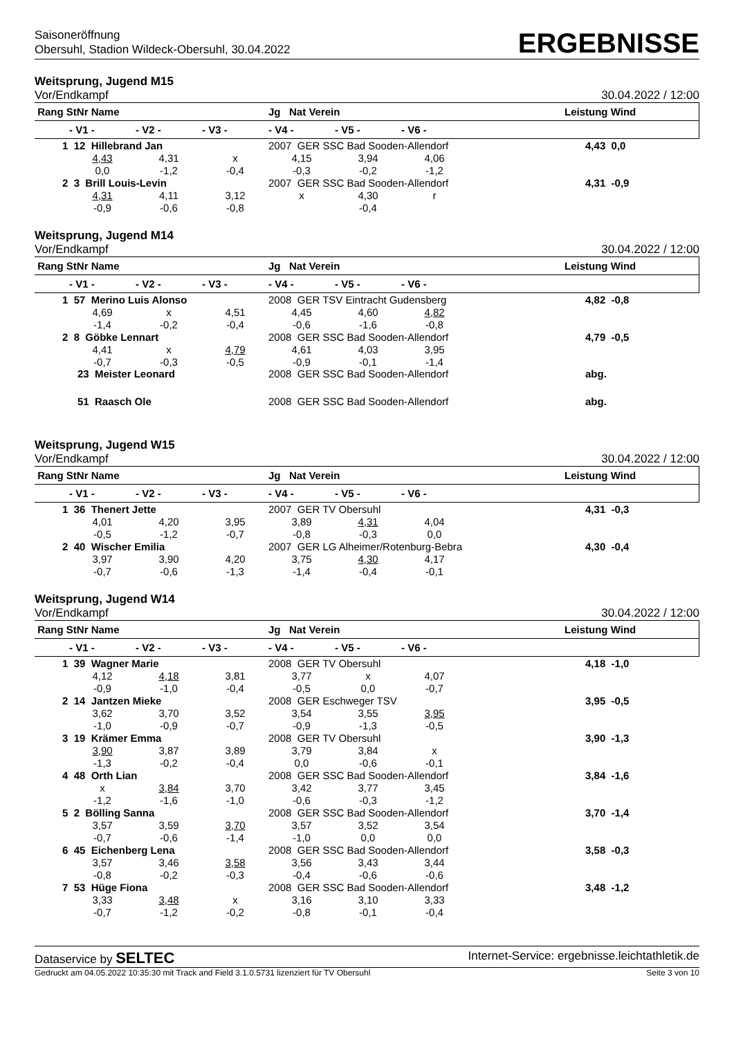Saisoneröffnung
Obersuhl, Stadion Wildeck-Obersuhl, 30.04.2022
ERGEBNISSE
Weitsprung, Jugend M15
Vor/Endkampf 30.04.2022 / 12:00
| Rang StNr Name | | | | Jg Nat Verein | | | | Leistung Wind | |
| --- | --- | --- | --- | --- | --- | --- | --- | --- | --- |
| | - V1 - | - V2 - | - V3 - | - V4 - | - V5 - | - V6 - | | | |
| 1 12 Hillebrand Jan | | | | 2007 GER SSC Bad Sooden-Allendorf | | | | 4,43 0,0 | |
| | 4,43 | 4,31 | x | 4,15 | 3,94 | 4,06 | | | |
| | 0,0 | -1,2 | -0,4 | -0,3 | -0,2 | -1,2 | | | |
| 2 3 Brill Louis-Levin | | | | 2007 GER SSC Bad Sooden-Allendorf | | | | 4,31 -0,9 | |
| | 4,31 | 4,11 | 3,12 | x | 4,30 | r | | | |
| | -0,9 | -0,6 | -0,8 | | -0,4 | | | | |
Weitsprung, Jugend M14
Vor/Endkampf 30.04.2022 / 12:00
| Rang StNr Name | | | | Jg Nat Verein | | | | Leistung Wind | |
| --- | --- | --- | --- | --- | --- | --- | --- | --- | --- |
| | - V1 - | - V2 - | - V3 - | - V4 - | - V5 - | - V6 - | | | |
| 1 57 Merino Luis Alonso | | | | 2008 GER TSV Eintracht Gudensberg | | | | 4,82 -0,8 | |
| | 4,69 | x | 4,51 | 4,45 | 4,60 | 4,82 | | | |
| | -1,4 | -0,2 | -0,4 | -0,6 | -1,6 | -0,8 | | | |
| 2 8 Göbke Lennart | | | | 2008 GER SSC Bad Sooden-Allendorf | | | | 4,79 -0,5 | |
| | 4,41 | x | 4,79 | 4,61 | 4,03 | 3,95 | | | |
| | -0,7 | -0,3 | -0,5 | -0,9 | -0,1 | -1,4 | | | |
| 23 Meister Leonard | | | | 2008 GER SSC Bad Sooden-Allendorf | | | | abg. | |
| 51 Raasch Ole | | | | 2008 GER SSC Bad Sooden-Allendorf | | | | abg. | |
Weitsprung, Jugend W15
Vor/Endkampf 30.04.2022 / 12:00
| Rang StNr Name | | | | Jg Nat Verein | | | | Leistung Wind | |
| --- | --- | --- | --- | --- | --- | --- | --- | --- | --- |
| | - V1 - | - V2 - | - V3 - | - V4 - | - V5 - | - V6 - | | | |
| 1 36 Thenert Jette | | | | 2007 GER TV Obersuhl | | | | 4,31 -0,3 | |
| | 4,01 | 4,20 | 3,95 | 3,89 | 4,31 | 4,04 | | | |
| | -0,5 | -1,2 | -0,7 | -0,8 | -0,3 | 0,0 | | | |
| 2 40 Wischer Emilia | | | | 2007 GER LG Alheimer/Rotenburg-Bebra | | | | 4,30 -0,4 | |
| | 3,97 | 3,90 | 4,20 | 3,75 | 4,30 | 4,17 | | | |
| | -0,7 | -0,6 | -1,3 | -1,4 | -0,4 | -0,1 | | | |
Weitsprung, Jugend W14
Vor/Endkampf 30.04.2022 / 12:00
| Rang StNr Name | | | | Jg Nat Verein | | | | Leistung Wind | |
| --- | --- | --- | --- | --- | --- | --- | --- | --- | --- |
| | - V1 - | - V2 - | - V3 - | - V4 - | - V5 - | - V6 - | | | |
| 1 39 Wagner Marie | | | | 2008 GER TV Obersuhl | | | | 4,18 -1,0 | |
| | 4,12 | 4,18 | 3,81 | 3,77 | x | 4,07 | | | |
| | -0,9 | -1,0 | -0,4 | -0,5 | 0,0 | -0,7 | | | |
| 2 14 Jantzen Mieke | | | | 2008 GER Eschweger TSV | | | | 3,95 -0,5 | |
| | 3,62 | 3,70 | 3,52 | 3,54 | 3,55 | 3,95 | | | |
| | -1,0 | -0,9 | -0,7 | -0,9 | -1,3 | -0,5 | | | |
| 3 19 Krämer Emma | | | | 2008 GER TV Obersuhl | | | | 3,90 -1,3 | |
| | 3,90 | 3,87 | 3,89 | 3,79 | 3,84 | x | | | |
| | -1,3 | -0,2 | -0,4 | 0,0 | -0,6 | -0,1 | | | |
| 4 48 Orth Lian | | | | 2008 GER SSC Bad Sooden-Allendorf | | | | 3,84 -1,6 | |
| | x | 3,84 | 3,70 | 3,42 | 3,77 | 3,45 | | | |
| | -1,2 | -1,6 | -1,0 | -0,6 | -0,3 | -1,2 | | | |
| 5 2 Bölling Sanna | | | | 2008 GER SSC Bad Sooden-Allendorf | | | | 3,70 -1,4 | |
| | 3,57 | 3,59 | 3,70 | 3,57 | 3,52 | 3,54 | | | |
| | -0,7 | -0,6 | -1,4 | -1,0 | 0,0 | 0,0 | | | |
| 6 45 Eichenberg Lena | | | | 2008 GER SSC Bad Sooden-Allendorf | | | | 3,58 -0,3 | |
| | 3,57 | 3,46 | 3,58 | 3,56 | 3,43 | 3,44 | | | |
| | -0,8 | -0,2 | -0,3 | -0,4 | -0,6 | -0,6 | | | |
| 7 53 Hüge Fiona | | | | 2008 GER SSC Bad Sooden-Allendorf | | | | 3,48 -1,2 | |
| | 3,33 | 3,48 | x | 3,16 | 3,10 | 3,33 | | | |
| | -0,7 | -1,2 | -0,2 | -0,8 | -0,1 | -0,4 | | | |
Dataservice by SELTEC Internet-Service: ergebnisse.leichtathletik.de
Gedruckt am 04.05.2022 10:35:30 mit Track and Field 3.1.0.5731 lizenziert für TV Obersuhl Seite 3 von 10